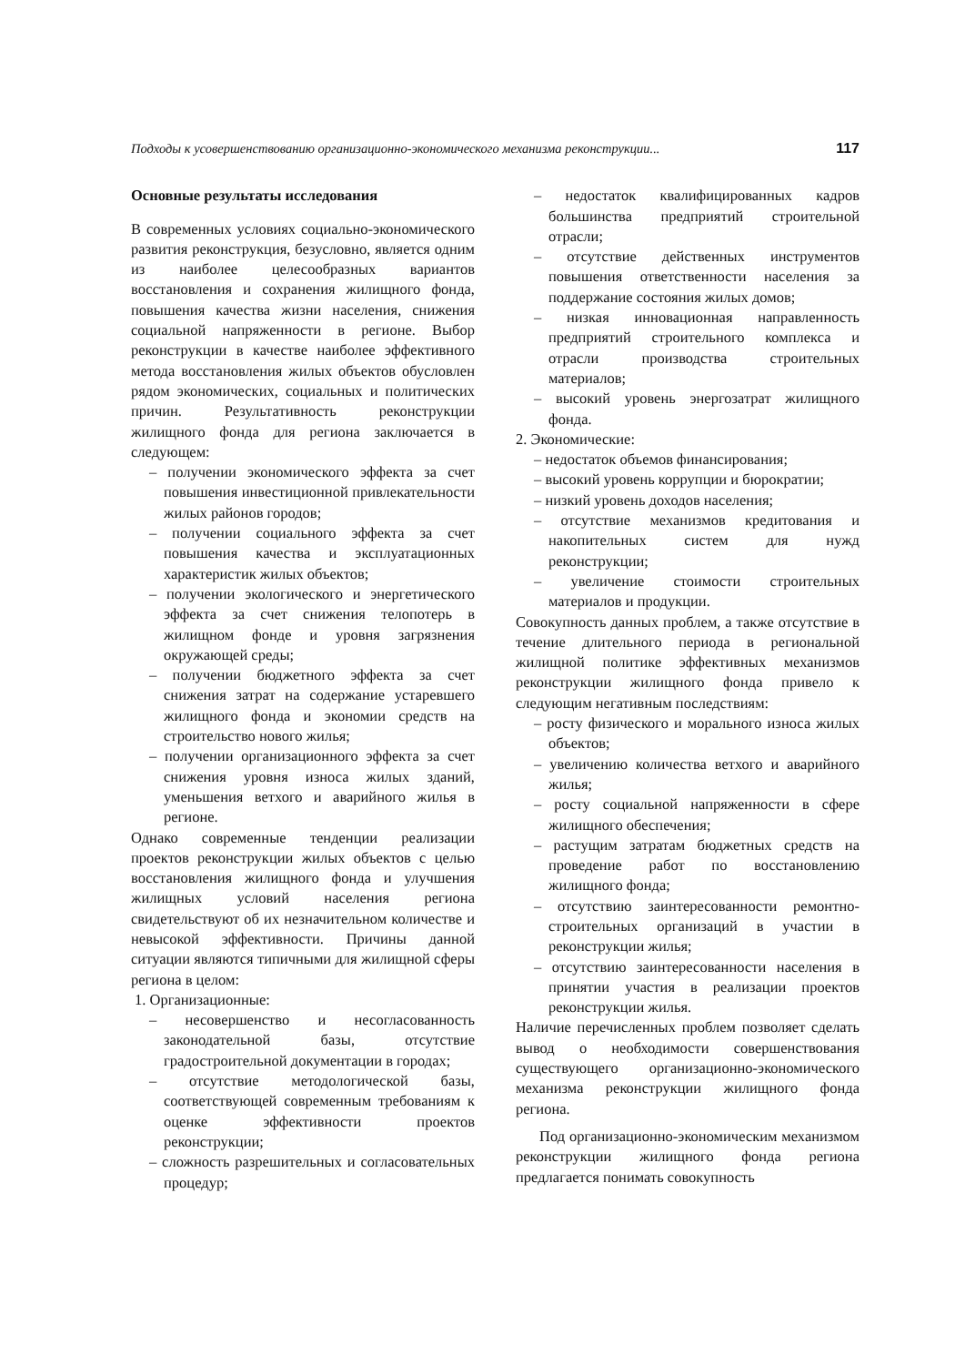Подходы к усовершенствованию организационно-экономического механизма реконструкции... 117
Основные результаты исследования
В современных условиях социально-экономического развития реконструкция, безусловно, является одним из наиболее целесообразных вариантов восстановления и сохранения жилищного фонда, повышения качества жизни населения, снижения социальной напряженности в регионе. Выбор реконструкции в качестве наиболее эффективного метода восстановления жилых объектов обусловлен рядом экономических, социальных и политических причин. Результативность реконструкции жилищного фонда для региона заключается в следующем:
– получении экономического эффекта за счет повышения инвестиционной привлекательности жилых районов городов;
– получении социального эффекта за счет повышения качества и эксплуатационных характеристик жилых объектов;
– получении экологического и энергетического эффекта за счет снижения телопотерь в жилищном фонде и уровня загрязнения окружающей среды;
– получении бюджетного эффекта за счет снижения затрат на содержание устаревшего жилищного фонда и экономии средств на строительство нового жилья;
– получении организационного эффекта за счет снижения уровня износа жилых зданий, уменьшения ветхого и аварийного жилья в регионе.
Однако современные тенденции реализации проектов реконструкции жилых объектов с целью восстановления жилищного фонда и улучшения жилищных условий населения региона свидетельствуют об их незначительном количестве и невысокой эффективности. Причины данной ситуации являются типичными для жилищной сферы региона в целом:
1. Организационные:
– несовершенство и несогласованность законодательной базы, отсутствие градостроительной документации в городах;
– отсутствие методологической базы, соответствующей современным требованиям к оценке эффективности проектов реконструкции;
– сложность разрешительных и согласовательных процедур;
– недостаток квалифицированных кадров большинства предприятий строительной отрасли;
– отсутствие действенных инструментов повышения ответственности населения за поддержание состояния жилых домов;
– низкая инновационная направленность предприятий строительного комплекса и отрасли производства строительных материалов;
– высокий уровень энергозатрат жилищного фонда.
2. Экономические:
– недостаток объемов финансирования;
– высокий уровень коррупции и бюрократии;
– низкий уровень доходов населения;
– отсутствие механизмов кредитования и накопительных систем для нужд реконструкции;
– увеличение стоимости строительных материалов и продукции.
Совокупность данных проблем, а также отсутствие в течение длительного периода в региональной жилищной политике эффективных механизмов реконструкции жилищного фонда привело к следующим негативным последствиям:
– росту физического и морального износа жилых объектов;
– увеличению количества ветхого и аварийного жилья;
– росту социальной напряженности в сфере жилищного обеспечения;
– растущим затратам бюджетных средств на проведение работ по восстановлению жилищного фонда;
– отсутствию заинтересованности ремонтно-строительных организаций в участии в реконструкции жилья;
– отсутствию заинтересованности населения в принятии участия в реализации проектов реконструкции жилья.
Наличие перечисленных проблем позволяет сделать вывод о необходимости совершенствования существующего организационно-экономического механизма реконструкции жилищного фонда региона.
Под организационно-экономическим механизмом реконструкции жилищного фонда региона предлагается понимать совокупность